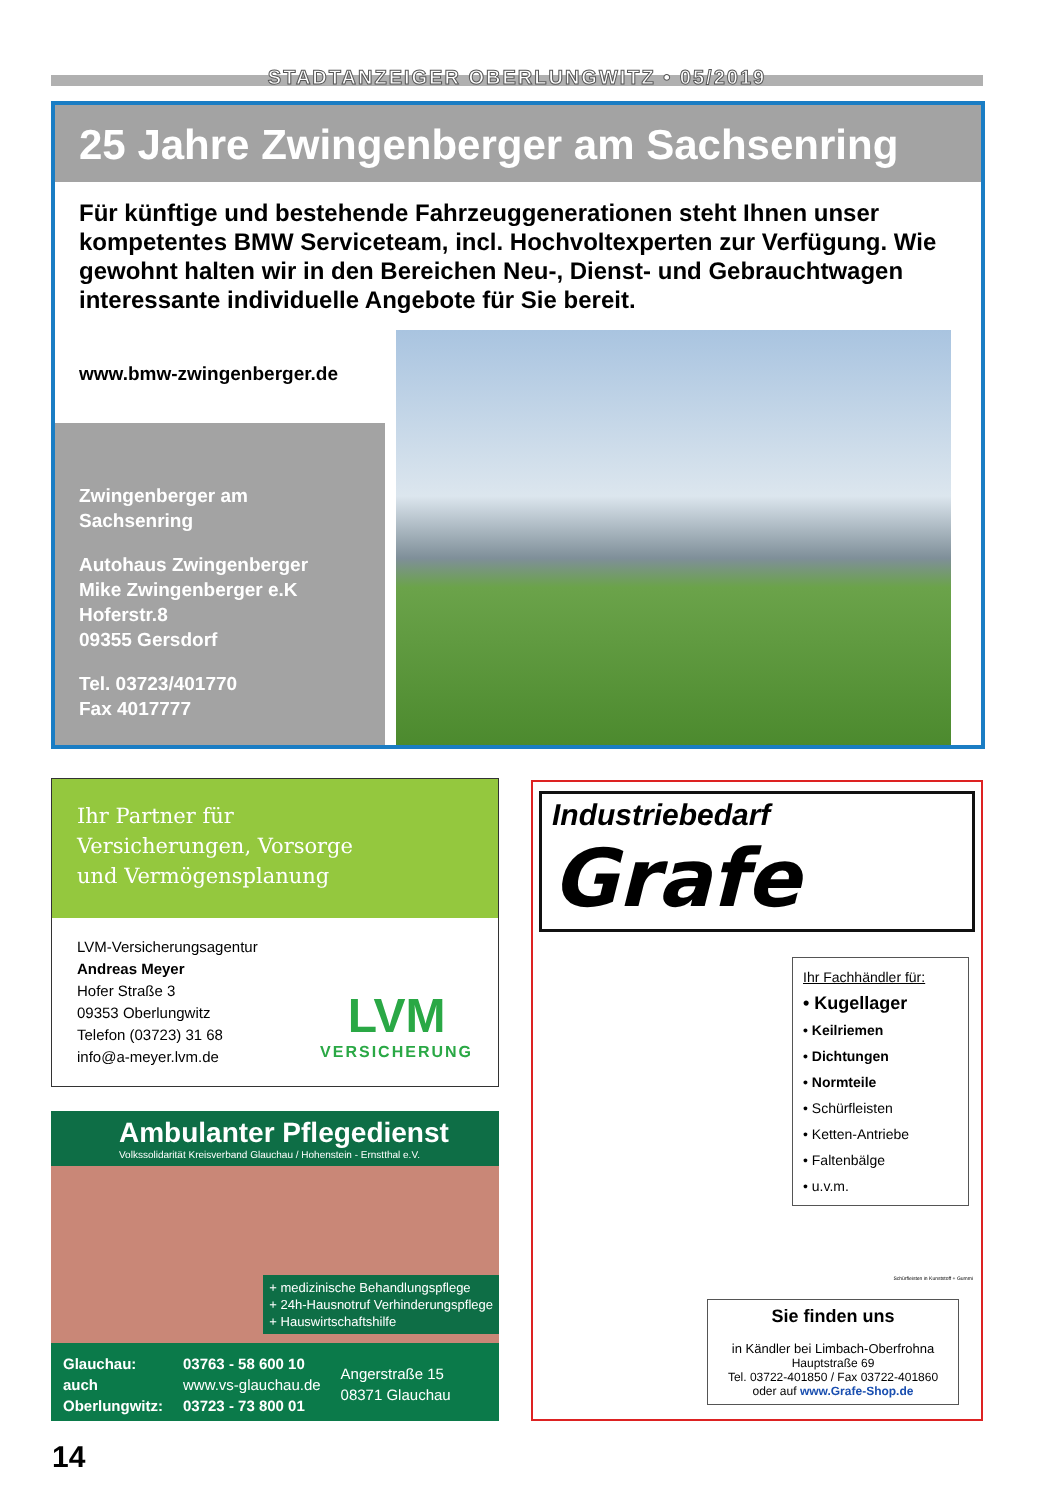STADTANZEIGER OBERLUNGWITZ • 05/2019
25 Jahre Zwingenberger am Sachsenring
Für künftige und bestehende Fahrzeuggenerationen steht Ihnen unser kompetentes BMW Serviceteam, incl. Hochvoltexperten zur Verfügung. Wie gewohnt halten wir in den Bereichen Neu-, Dienst- und Gebrauchtwagen interessante individuelle Angebote für Sie bereit.
www.bmw-zwingenberger.de
Zwingenberger am Sachsenring
Autohaus Zwingenberger
Mike Zwingenberger e.K
Hoferstr.8
09355 Gersdorf
Tel. 03723/401770
Fax 4017777
Ihr Partner für
Versicherungen, Vorsorge
und Vermögensplanung
LVM-Versicherungsagentur
Andreas Meyer
Hofer Straße 3
09353 Oberlungwitz
Telefon (03723) 31 68
info@a-meyer.lvm.de
LVM
VERSICHERUNG
Ambulanter Pflegedienst
Volkssolidarität Kreisverband Glauchau / Hohenstein - Ernstthal e.V.
+ medizinische Behandlungspflege
+ 24h-Hausnotruf Verhinderungspflege
+ Hauswirtschaftshilfe
Glauchau:
auch
Oberlungwitz:
03763 - 58 600 10
www.vs-glauchau.de
03723 - 73 800 01
Angerstraße 15
08371 Glauchau
Industriebedarf
Grafe
Ihr Fachhändler für:
• Kugellager
• Keilriemen
• Dichtungen
• Normteile
• Schürfleisten
• Ketten-Antriebe
• Faltenbälge
• u.v.m.
Schürfleisten in Kunststoff + Gummi
Sie finden uns
in Kändler bei Limbach-Oberfrohna
Hauptstraße 69
Tel. 03722-401850 / Fax 03722-401860
oder auf www.Grafe-Shop.de
14